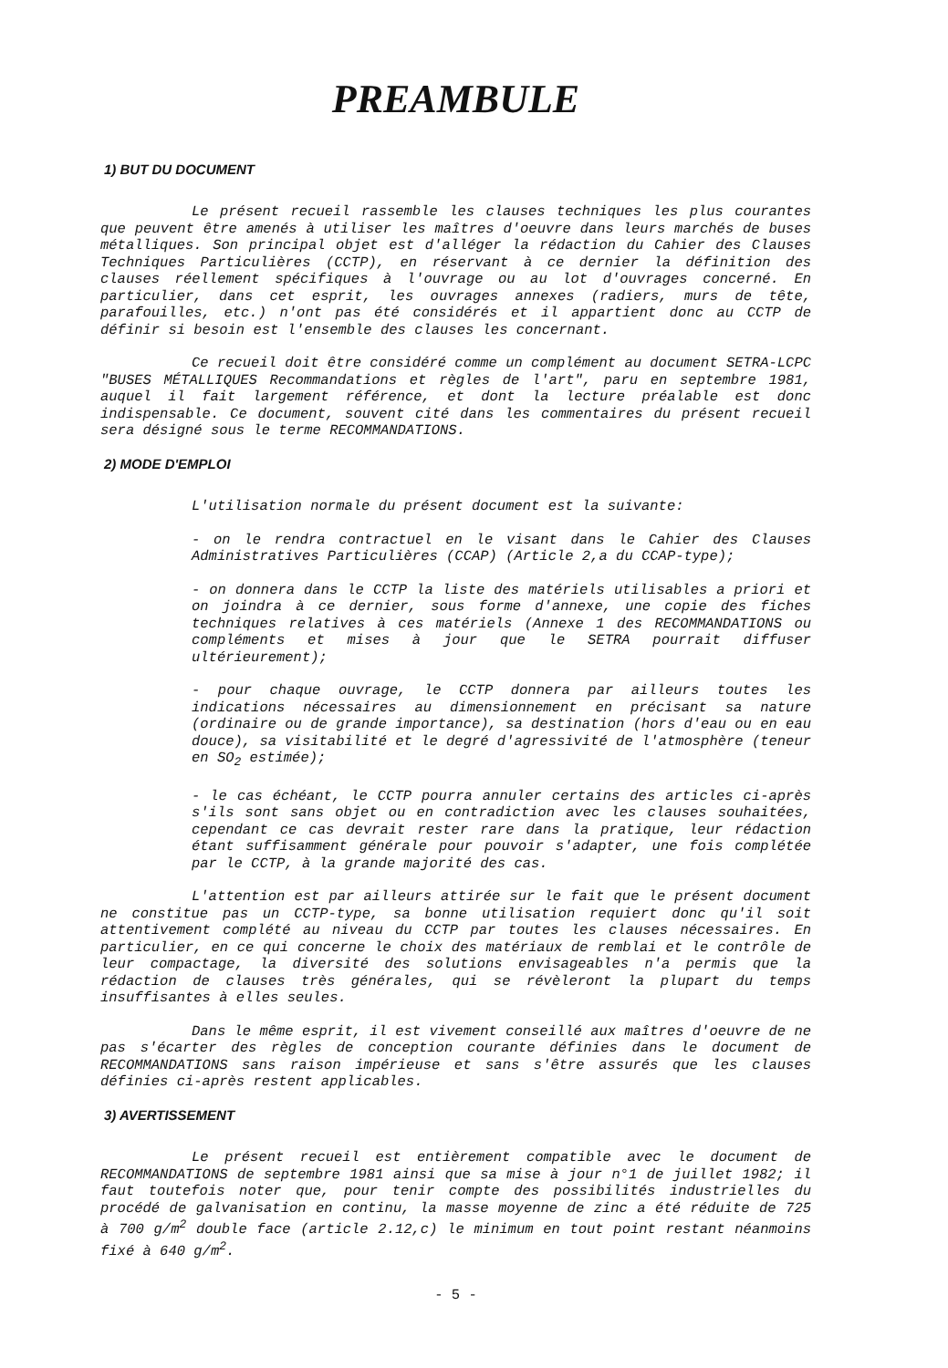PREAMBULE
1) BUT DU DOCUMENT
Le présent recueil rassemble les clauses techniques les plus courantes que peuvent être amenés à utiliser les maîtres d'oeuvre dans leurs marchés de buses métalliques. Son principal objet est d'alléger la rédaction du Cahier des Clauses Techniques Particulières (CCTP), en réservant à ce dernier la définition des clauses réellement spécifiques à l'ouvrage ou au lot d'ouvrages concerné. En particulier, dans cet esprit, les ouvrages annexes (radiers, murs de tête, parafouilles, etc.) n'ont pas été considérés et il appartient donc au CCTP de définir si besoin est l'ensemble des clauses les concernant.
Ce recueil doit être considéré comme un complément au document SETRA-LCPC "BUSES MÉTALLIQUES Recommandations et règles de l'art", paru en septembre 1981, auquel il fait largement référence, et dont la lecture préalable est donc indispensable. Ce document, souvent cité dans les commentaires du présent recueil sera désigné sous le terme RECOMMANDATIONS.
2) MODE D'EMPLOI
L'utilisation normale du présent document est la suivante:
- on le rendra contractuel en le visant dans le Cahier des Clauses Administratives Particulières (CCAP) (Article 2,a du CCAP-type);
- on donnera dans le CCTP la liste des matériels utilisables a priori et on joindra à ce dernier, sous forme d'annexe, une copie des fiches techniques relatives à ces matériels (Annexe 1 des RECOMMANDATIONS ou compléments et mises à jour que le SETRA pourrait diffuser ultérieurement);
- pour chaque ouvrage, le CCTP donnera par ailleurs toutes les indications nécessaires au dimensionnement en précisant sa nature (ordinaire ou de grande importance), sa destination (hors d'eau ou en eau douce), sa visitabilité et le degré d'agressivité de l'atmosphère (teneur en SO<sub>2</sub> estimée);
- le cas échéant, le CCTP pourra annuler certains des articles ci-après s'ils sont sans objet ou en contradiction avec les clauses souhaitées, cependant ce cas devrait rester rare dans la pratique, leur rédaction étant suffisamment générale pour pouvoir s'adapter, une fois complétée par le CCTP, à la grande majorité des cas.
L'attention est par ailleurs attirée sur le fait que le présent document ne constitue pas un CCTP-type, sa bonne utilisation requiert donc qu'il soit attentivement complété au niveau du CCTP par toutes les clauses nécessaires. En particulier, en ce qui concerne le choix des matériaux de remblai et le contrôle de leur compactage, la diversité des solutions envisageables n'a permis que la rédaction de clauses très générales, qui se révèleront la plupart du temps insuffisantes à elles seules.
Dans le même esprit, il est vivement conseillé aux maîtres d'oeuvre de ne pas s'écarter des règles de conception courante définies dans le document de RECOMMANDATIONS sans raison impérieuse et sans s'être assurés que les clauses définies ci-après restent applicables.
3) AVERTISSEMENT
Le présent recueil est entièrement compatible avec le document de RECOMMANDATIONS de septembre 1981 ainsi que sa mise à jour n°1 de juillet 1982; il faut toutefois noter que, pour tenir compte des possibilités industrielles du procédé de galvanisation en continu, la masse moyenne de zinc a été réduite de 725 à 700 g/m<sup>2</sup> double face (article 2.12,c) le minimum en tout point restant néanmoins fixé à 640 g/m<sup>2</sup>.
- 5 -